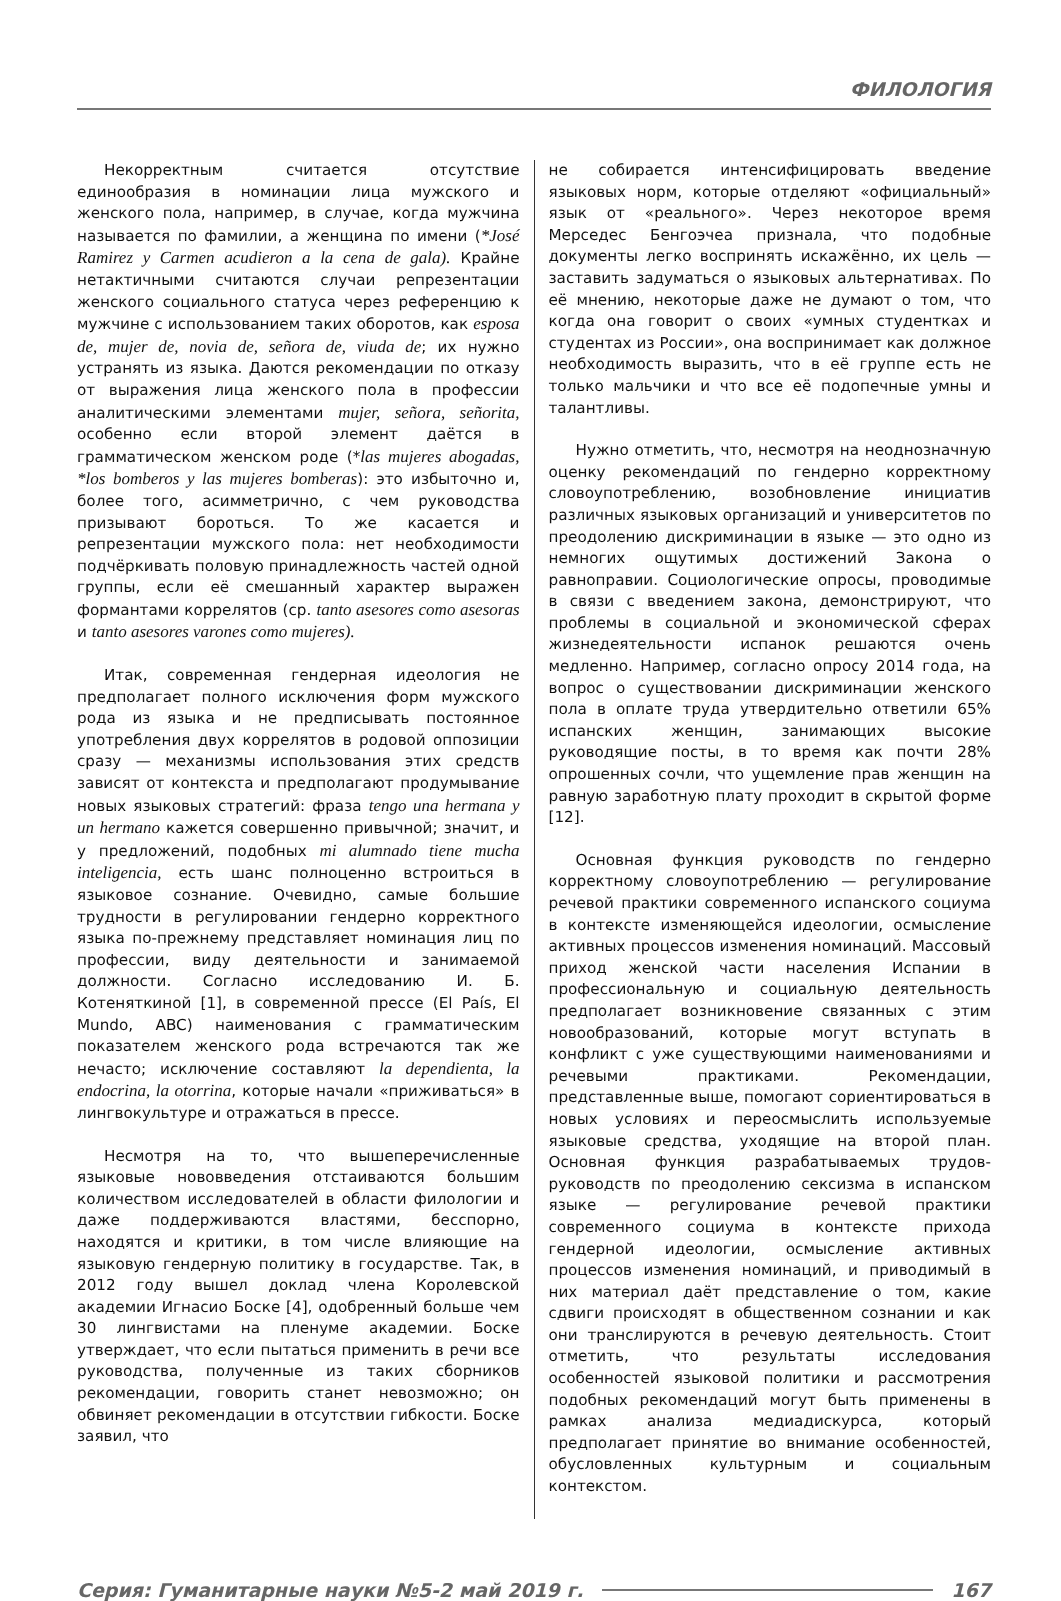ФИЛОЛОГИЯ
Некорректным считается отсутствие единообразия в номинации лица мужского и женского пола, например, в случае, когда мужчина называется по фамилии, а женщина по имени (*José Ramirez y Carmen acudieron a la cena de gala). Крайне нетактичными считаются случаи репрезентации женского социального статуса через референцию к мужчине с использованием таких оборотов, как esposa de, mujer de, novia de, señora de, viuda de; их нужно устранять из языка. Даются рекомендации по отказу от выражения лица женского пола в профессии аналитическими элементами mujer, señora, señorita, особенно если второй элемент даётся в грамматическом женском роде (*las mujeres abogadas, *los bomberos y las mujeres bomberas): это избыточно и, более того, асимметрично, с чем руководства призывают бороться. То же касается и репрезентации мужского пола: нет необходимости подчёркивать половую принадлежность частей одной группы, если её смешанный характер выражен формантами коррелятов (ср. tanto asesores como asesoras и tanto asesores varones como mujeres).
Итак, современная гендерная идеология не предполагает полного исключения форм мужского рода из языка и не предписывать постоянное употребления двух коррелятов в родовой оппозиции сразу — механизмы использования этих средств зависят от контекста и предполагают продумывание новых языковых стратегий: фраза tengo una hermana y un hermano кажется совершенно привычной; значит, и у предложений, подобных mi alumnado tiene mucha inteligencia, есть шанс полноценно встроиться в языковое сознание. Очевидно, самые большие трудности в регулировании гендерно корректного языка по-прежнему представляет номинация лиц по профессии, виду деятельности и занимаемой должности. Согласно исследованию И. Б. Котеняткиной [1], в современной прессе (El País, El Mundo, ABC) наименования с грамматическим показателем женского рода встречаются так же нечасто; исключение составляют la dependienta, la endocrina, la otorrina, которые начали «приживаться» в лингвокультуре и отражаться в прессе.
Несмотря на то, что вышеперечисленные языковые нововведения отстаиваются большим количеством исследователей в области филологии и даже поддерживаются властями, бесспорно, находятся и критики, в том числе влияющие на языковую гендерную политику в государстве. Так, в 2012 году вышел доклад члена Королевской академии Игнасио Боске [4], одобренный больше чем 30 лингвистами на пленуме академии. Боске утверждает, что если пытаться применить в речи все руководства, полученные из таких сборников рекомендации, говорить станет невозможно; он обвиняет рекомендации в отсутствии гибкости. Боске заявил, что
не собирается интенсифицировать введение языковых норм, которые отделяют «официальный» язык от «реального». Через некоторое время Мерседес Бенгоэчеа признала, что подобные документы легко воспринять искажённо, их цель — заставить задуматься о языковых альтернативах. По её мнению, некоторые даже не думают о том, что когда она говорит о своих «умных студентках и студентах из России», она воспринимает как должное необходимость выразить, что в её группе есть не только мальчики и что все её подопечные умны и талантливы.
Нужно отметить, что, несмотря на неоднозначную оценку рекомендаций по гендерно корректному словоупотреблению, возобновление инициатив различных языковых организаций и университетов по преодолению дискриминации в языке — это одно из немногих ощутимых достижений Закона о равноправии. Социологические опросы, проводимые в связи с введением закона, демонстрируют, что проблемы в социальной и экономической сферах жизнедеятельности испанок решаются очень медленно. Например, согласно опросу 2014 года, на вопрос о существовании дискриминации женского пола в оплате труда утвердительно ответили 65% испанских женщин, занимающих высокие руководящие посты, в то время как почти 28% опрошенных сочли, что ущемление прав женщин на равную заработную плату проходит в скрытой форме [12].
Основная функция руководств по гендерно корректному словоупотреблению — регулирование речевой практики современного испанского социума в контексте изменяющейся идеологии, осмысление активных процессов изменения номинаций. Массовый приход женской части населения Испании в профессиональную и социальную деятельность предполагает возникновение связанных с этим новообразований, которые могут вступать в конфликт с уже существующими наименованиями и речевыми практиками. Рекомендации, представленные выше, помогают сориентироваться в новых условиях и переосмыслить используемые языковые средства, уходящие на второй план. Основная функция разрабатываемых трудов-руководств по преодолению сексизма в испанском языке — регулирование речевой практики современного социума в контексте прихода гендерной идеологии, осмысление активных процессов изменения номинаций, и приводимый в них материал даёт представление о том, какие сдвиги происходят в общественном сознании и как они транслируются в речевую деятельность. Стоит отметить, что результаты исследования особенностей языковой политики и рассмотрения подобных рекомендаций могут быть применены в рамках анализа медиадискурса, который предполагает принятие во внимание особенностей, обусловленных культурным и социальным контекстом.
Серия: Гуманитарные науки №5-2 май 2019 г. 167